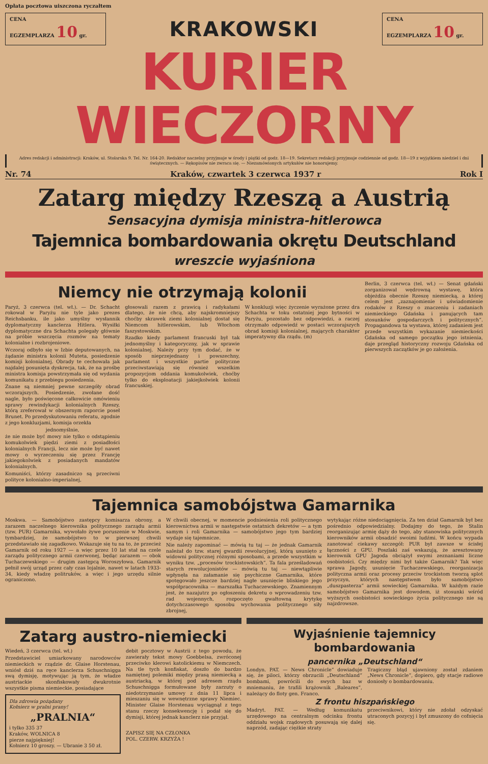Opłata pocztowa uiszczona ryczałtem
CENA
EGZEMPLARZA 10 gr.
KRAKOWSKI
CENA
EGZEMPLARZA 10 gr.
KURIER WIECZORNY
Adres redakcji i administracji: Kraków, ul. Stolarska 9. Tel. Nr. 164-20. Redaktor naczelny przyjmuje w środy i piątki od godz. 18—19. Sekretarz redakcji przyjmuje codziennie od godz. 18—19 z wyjątkiem niedziel i dni świątecznych. — Rękopisów nie zwraca się. — Niezamówionych artykułów nie honorujemy.
Nr. 74 Kraków, czwartek 3 czerwca 1937 r Rok I
Zatarg między Rzeszą a Austrią
Sensacyjna dymisja ministra-hitlerowca
Tajemnica bombardowania okrętu Deutschland
wreszcie wyjaśniona
Niemcy nie otrzymają kolonii
Paryż, 3 czerwca (tel. wł.). — Dr. Schacht rokował w Paryżu nie tyle jako prezes Reichsbanku, ile jako umyślny wysłannik dyplomatyczny kanclerza Hitlera. Wysiłki dyplomatyczne dra Schachta polegały głównie na próbie wszczęcia rozmów na tematy kolonialne i rozbrojeniowe.
Wczoraj odbyło się w Izbie deputowanych, na żądanie ministra kolonii Muteta, posiedzenie komisji kolonialnej. Obrady te cechowała jak najdalej posunięta dyskrecja, tak, że na prośbę ministra komisja powstrzymała się od wydania komunikatu z przebiegu posiedzenia.
Znane są niemniej pewne szczegóły obrad wczorajszych. Posiedzenie, zwołane dość nagle, było poświęcone całkowicie omówieniu sprawy rewindykacji kolonialnych Rzeszy, którą zreferował w obszernym raporcie poseł Brunet. Po przedyskutowaniu referatu, zgodnie z jego konkluzjami, komisja orzekła
jednomyślnie,
że nie może być mowy nie tylko o odstąpieniu komukolwiek piędzi ziemi z posiadłości kolonialnych Francji, lecz nie może być nawet mowy o wyrzeczeniu się przez Francję jakiegokolwiek z posiadanych mandatów kolonialnych.
Komuniści, którzy zasadniczo są przeciwni polityce kolonialno-imperialnej,
głosowali razem z prawicą i radykałami dlatego, że nie chcą, aby najskromniejszy choćby skrawek ziemi kolonialnej dostał się Niemcom hitlerowskim, lub Włochom faszystowskim.
Rzadko kiedy parlament francuski był tak jednomyślny i kategoryczny, jak w sprawie kolonialnej. Należy przy tym dodać, że w sposób nieprzejednany i powszechny, parlament i wszystkie partie polityczne przeciwstawiają się również wszelkim propozycjom oddania komukolwiek, choćby tylko do eksploatacji jakiejkolwiek kolonii francuskiej.
W konkluzji więc życzenie wyrażone przez dra Schachta w toku ostatniej jego bytności w Paryżu, pozostało bez odpowiedzi, a raczej otrzymało odpowiedź w postaci wczorajszych obrad komisji kolonialnej, mających charakter imperatywny dla rządu. (m)
Berlin, 3 czerwca (tel. wł.) — Senat gdański zorganizował wędrowną wystawę, która objeżdża obecnie Rzeszę niemiecką, a której celem jest „zaznajomienie i uświadomienie rodaków z Rzeszy o znaczeniu i zadaniach niemieckiego Gdańska i panujących tam stosunków gospodarczych i politycznych“. Propagandowa ta wystawa, której zadaniem jest przede wszystkim wykazanie niemieckości Gdańska od samego początku jego istnienia, daje przegląd historyczny rozwoju Gdańska od pierwszych zaczątków je go założenia.
Tajemnica samobójstwa Gamarnika
Moskwa. — Samobójstwo zastępcy komisarza obrony, a zarazem naczelnego kierownika politycznego zarządu armii (tzw. PUR) Gamarnika, wywołało żywe poruszenie w Moskwie, tymbardziej, że samobójstwo to w pierwszej chwili przedstawiało się zagadkowo. Wskazuje się tu na to, że przecież Gamarnik od roku 1927 — a więc przez 10 lat stał na czele zarządu politycznego armii czerwonej, będąc zarazem — obok Tuchaczewskiego — drugim zastępcą Woroszyłowa. Gamarnik pełnił swój urząd przez cały czas lojalnie, nawet w latach 1933-34, kiedy władzę politruków, a więc i jego urzędu silnie ograniczono.
W chwili obecnej, w momencie podniesienia roli politycznego kierownictwa armii w następstwie ostatnich dekretów — a tym samym i roli Gamarnika — samobójstwo jego tym bardziej wydaje się tajemnicze.
Nie należy zapominać — mówią tu taj — że jednak Gamarnik należał do tzw. starej gwardii rewolucyjnej, którą usunięto z widowni politycznej różnymi sposobami, a przede wszystkim w wyniku tzw. „procesów trockistowskich“. Ta fala prześladowań starych rewolucjonistów — mówią tu taj — niewtąpliwie wpłynęła na załamanie się psychiczne Gamarnika, które spotęgowało jeszcze bardziej nagłe usunięcie bliskiego jego współpracownika — marszałka Tuchaczewskiego. Znamiennym jest, że nazajutrz po ogłoszeniu dekretu o wprowadzeniu tzw. rad wojennych, rozpoczęto gwałtowną krytykę dotychczasowego sposobu wychowania politycznego siły zbrojnej,
wytykając różne niedociągnięcia. Za ten dział Gamarnik był bez pośrednio odpowiedzialny. Dodajmy do tego, że Stalin reorganizując armię dąży do tego, aby stanowiska politycznych kierowników armii obsadzić swoimi ludźmi. W końcu wypada zanotować ciekawy szczegół: PUR był zawsze w ścisłej łączności z GPU. Poszlaki zaś wskazują, że aresztowany kierownik GPU Jagoda obciążył swymi zeznaniami liczne osobistości. Czy między nimi był także Gamarnik? Tak więc sprawa Jagody, usunięcie Tuchaczewskiego, reorganizacja polityczna armii oraz procesy przeciw trockistom tworzą splot przyczyn, których następstwem było samobójstwo „duszpasterza“ armii sowieckiej Gamarnika. W każdym razie samobójstwo Gamarnika jest dowodem, iż stosunki wśród wyższych osobistości sowieckiego życia politycznego nie są najzdrowsze.
Zatarg austro-niemiecki
Wiedeń, 3 czerwca (tel. wł.)
Przedstawiciel umiarkowany narodowców niemieckich w rządzie dr. Glaise Horstenau, wniósł dziś na ręce kanclerza Schuschnigga swą dymisję, motywując ją tym, że władze austriackie skonfiskowały dwukrotnie wszystkie pisma niemieckie, posiadające
Dla zdrowia pożądany
Kołnierz w pralni prany!
„PRALNIA“
i tylko 335 37
Kraków, WOLNICA 8
pierze najpiękniej!
Kołnierz 10 groszy. — Ubranie 3 50 zł.
debit pocztowy w Austrii z tego powodu, że zawierały tekst mowy Goebbelsa, zwróconej przeciwko klerowi katolickiemu w Niemczech. Na tle tych konfiskat, doszło do bardzo namiętnej polemiki między prasą niemiecką a austriacką, w której pod adresem rządu Schuschnigga formułowane były zarzuty o niedotrzymanie umowy z dnia 11 lipca i mieszaniu się w wewnętrzne sprawy Niemiec. Minister Glaise Horstenau wyciągnął z tego stanu rzeczy konsekwencję i podał się do dymisji, której jednak kanclerz nie przyjął.
ZAPISZ SIĘ NA CZŁONKA
POL. CZERW. KRZYŻA !
Wyjaśnienie tajemnicy bombardowania
pancernika „Deutschland“
Londyn. PAT. — News Chronicle“ dowiaduje się, że piloci, którzy obrzucili „Deutschland“ bombami, powrócili do swych baz w mniemaniu, że trafili krążownik „Baleares“, należący do floty gen. Franco.
Tragiczny błąd ujawniony został zdaniem „News Chronicle“, dopiero, gdy stacje radiowe doniosły o bombardowaniu.
Z frontu hiszpańskiego
Madryt. PAT. — Według komunikatu urzędowego na centralnym odcinku frontu oddziału wojsk rządowych posuwają się dalej naprzód, zadając ciężkie straty
przeciwnikowi, który nie zdołał odzyskać utraconych pozycyj i był zmuszony do cofnięcia się.